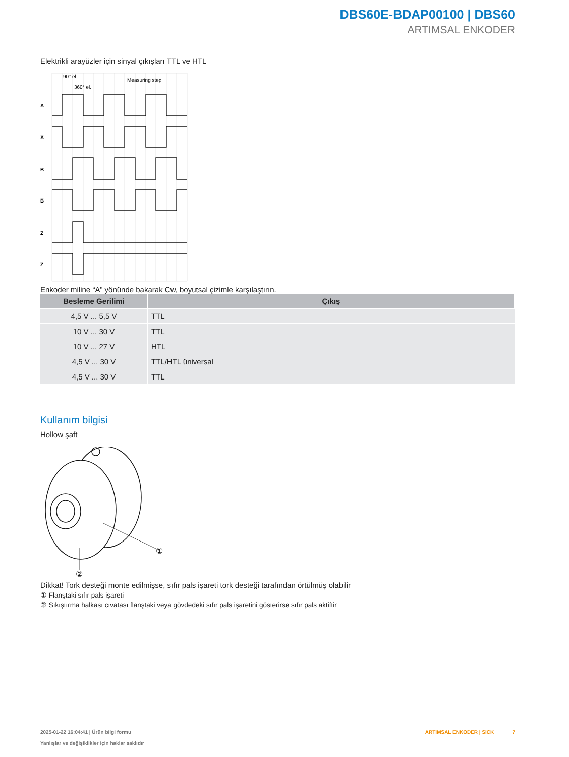DBS60E-BDAP00100 | DBS60
ARTIMSAL ENKODER
Elektrikli arayüzler için sinyal çıkışları TTL ve HTL
90° el.
360° el.
Measuring step
A
A̅
B
B̅
Z
Z̅
Enkoder miline “A” yönünde bakarak Cw, boyutsal çizimle karşılaştırın.
| Besleme Gerilimi | Çıkış |
| --- | --- |
| 4,5 V ... 5,5 V | TTL |
| 10 V ... 30 V | TTL |
| 10 V ... 27 V | HTL |
| 4,5 V ... 30 V | TTL/HTL üniversal |
| 4,5 V ... 30 V | TTL |
Kullanım bilgisi
Hollow şaft
①
②
Dikkat! Tork desteği monte edilmişse, sıfır pals işareti tork desteği tarafından örtülmüş olabilir
① Flanştaki sıfır pals işareti
② Sıkıştırma halkası cıvatası flanştaki veya gövdedeki sıfır pals işaretini gösterirse sıfır pals aktiftir
2025-01-22 16:04:41 | Ürün bilgi formu
Yanlışlar ve değişiklikler için haklar saklıdır
ARTIMSAL ENKODER | SICK 7